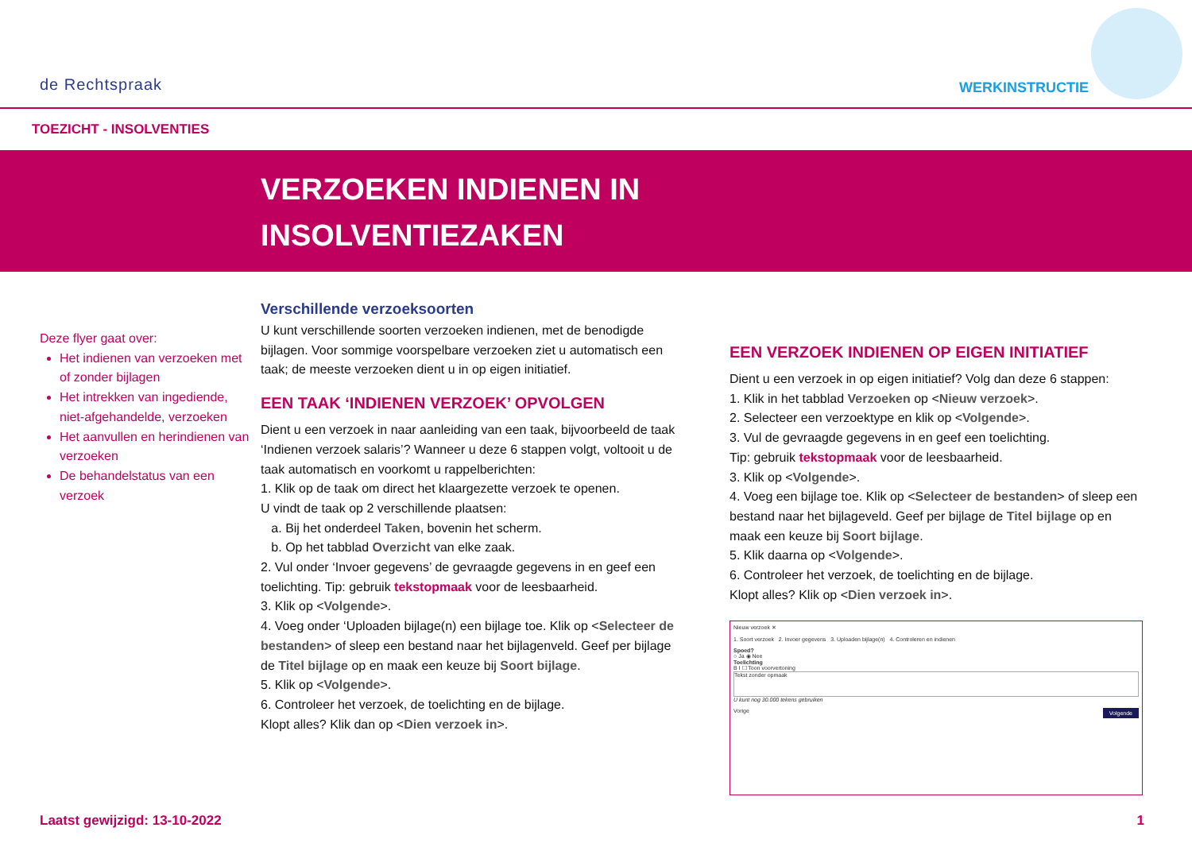de Rechtspraak WERKINSTRUCTIE
TOEZICHT - INSOLVENTIES
VERZOEKEN INDIENEN IN
INSOLVENTIEZAKEN
Deze flyer gaat over:
Het indienen van verzoeken met of zonder bijlagen
Het intrekken van ingediende, niet-afgehandelde, verzoeken
Het aanvullen en herindienen van verzoeken
De behandelstatus van een verzoek
Verschillende verzoeksoorten
U kunt verschillende soorten verzoeken indienen, met de benodigde bijlagen. Voor sommige voorspelbare verzoeken ziet u automatisch een taak; de meeste verzoeken dient u in op eigen initiatief.
EEN TAAK ‘INDIENEN VERZOEK’ OPVOLGEN
Dient u een verzoek in naar aanleiding van een taak, bijvoorbeeld de taak ‘Indienen verzoek salaris’? Wanneer u deze 6 stappen volgt, voltooit u de taak automatisch en voorkomt u rappelberichten:
1. Klik op de taak om direct het klaargezette verzoek te openen.
U vindt de taak op 2 verschillende plaatsen:
a. Bij het onderdeel Taken, bovenin het scherm.
b. Op het tabblad Overzicht van elke zaak.
2. Vul onder ‘Invoer gegevens’ de gevraagde gegevens in en geef een toelichting. Tip: gebruik tekstopmaak voor de leesbaarheid.
3. Klik op <Volgende>.
4. Voeg onder ‘Uploaden bijlage(n) een bijlage toe. Klik op <Selecteer de bestanden> of sleep een bestand naar het bijlagenveld. Geef per bijlage de Titel bijlage op en maak een keuze bij Soort bijlage.
5. Klik op <Volgende>.
6. Controleer het verzoek, de toelichting en de bijlage.
Klopt alles? Klik dan op <Dien verzoek in>.
EEN VERZOEK INDIENEN OP EIGEN INITIATIEF
Dient u een verzoek in op eigen initiatief? Volg dan deze 6 stappen:
1. Klik in het tabblad Verzoeken op <Nieuw verzoek>.
2. Selecteer een verzoektype en klik op <Volgende>.
3. Vul de gevraagde gegevens in en geef een toelichting.
Tip: gebruik tekstopmaak voor de leesbaarheid.
3. Klik op <Volgende>.
4. Voeg een bijlage toe. Klik op <Selecteer de bestanden> of sleep een bestand naar het bijlageveld. Geef per bijlage de Titel bijlage op en maak een keuze bij Soort bijlage.
5. Klik daarna op <Volgende>.
6. Controleer het verzoek, de toelichting en de bijlage.
Klopt alles? Klik op <Dien verzoek in>.
Nieuw verzoek ✕
1. Soort verzoek 2. Invoer gegevens 3. Uploaden bijlage(n) 4. Controleren en indienen
Spoed?
○ Ja ◉ Nee
Toelichting
B I ☐ Toon voorvertoning
Tekst zonder opmaak
U kunt nog 30.000 tekens gebruiken
Vorige Volgende
Laatst gewijzigd: 13-10-2022 1